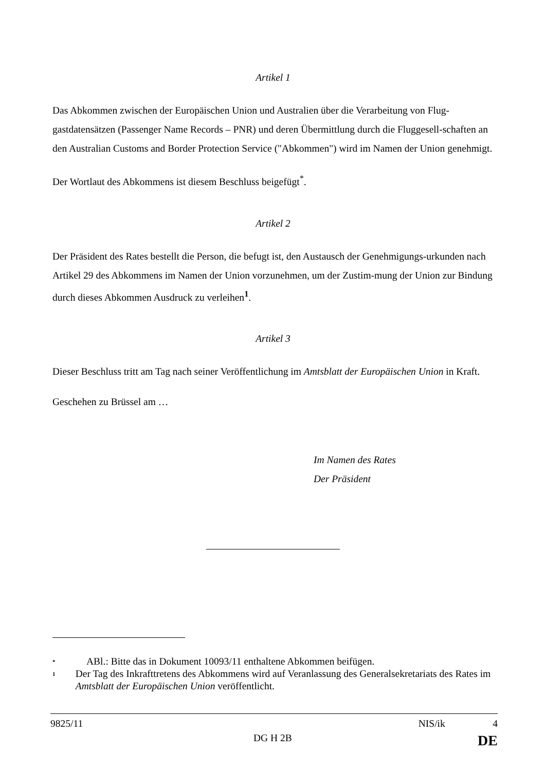Artikel 1
Das Abkommen zwischen der Europäischen Union und Australien über die Verarbeitung von Flug-gastdatensätzen (Passenger Name Records – PNR) und deren Übermittlung durch die Fluggesell-schaften an den Australian Customs and Border Protection Service ("Abkommen") wird im Namen der Union genehmigt.
Der Wortlaut des Abkommens ist diesem Beschluss beigefügt<sup>*</sup>.
Artikel 2
Der Präsident des Rates bestellt die Person, die befugt ist, den Austausch der Genehmigungs-urkunden nach Artikel 29 des Abkommens im Namen der Union vorzunehmen, um der Zustim-mung der Union zur Bindung durch dieses Abkommen Ausdruck zu verleihen<sup>1</sup>.
Artikel 3
Dieser Beschluss tritt am Tag nach seiner Veröffentlichung im Amtsblatt der Europäischen Union in Kraft.
Geschehen zu Brüssel am …
Im Namen des Rates
Der Präsident
* ABl.: Bitte das in Dokument 10093/11 enthaltene Abkommen beifügen.
1 Der Tag des Inkrafttretens des Abkommens wird auf Veranlassung des Generalsekretariats des Rates im Amtsblatt der Europäischen Union veröffentlicht.
9825/11 NIS/ik 4
DG H 2B DE